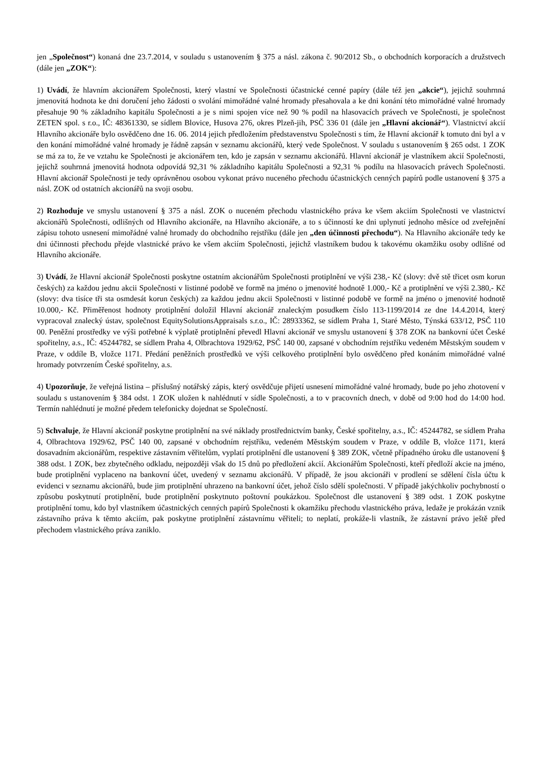jen „Společnost“) konaná dne 23.7.2014, v souladu s ustanovením § 375 a násl. zákona č. 90/2012 Sb., o obchodních korporacích a družstvech (dále jen „ZOK“):
1) Uvádí, že hlavním akcionářem Společnosti, který vlastní ve Společnosti účastnické cenné papíry (dále též jen „akcie“), jejichž souhrnná jmenovitá hodnota ke dni doručení jeho žádosti o svolání mimořádné valné hromady přesahovala a ke dni konání této mimořádné valné hromady přesahuje 90 % základního kapitálu Společnosti a je s nimi spojen více než 90 % podíl na hlasovacích právech ve Společnosti, je společnost ZETEN spol. s r.o., IČ: 48361330, se sídlem Blovice, Husova 276, okres Plzeň-jih, PSČ 336 01 (dále jen „Hlavní akcionář“). Vlastnictví akcií Hlavního akcionáře bylo osvědčeno dne 16. 06. 2014 jejich předložením představenstvu Společnosti s tím, že Hlavní akcionář k tomuto dni byl a v den konání mimořádné valné hromady je řádně zapsán v seznamu akcionářů, který vede Společnost. V souladu s ustanovením § 265 odst. 1 ZOK se má za to, že ve vztahu ke Společnosti je akcionářem ten, kdo je zapsán v seznamu akcionářů. Hlavní akcionář je vlastníkem akcií Společnosti, jejichž souhrnná jmenovitá hodnota odpovídá 92,31 % základního kapitálu Společnosti a 92,31 % podílu na hlasovacích právech Společnosti. Hlavní akcionář Společnosti je tedy oprávněnou osobou vykonat právo nuceného přechodu účastnických cenných papírů podle ustanovení § 375 a násl. ZOK od ostatních akcionářů na svoji osobu.
2) Rozhoduje ve smyslu ustanovení § 375 a násl. ZOK o nuceném přechodu vlastnického práva ke všem akciím Společnosti ve vlastnictví akcionářů Společnosti, odlišných od Hlavního akcionáře, na Hlavního akcionáře, a to s účinností ke dni uplynutí jednoho měsíce od zveřejnění zápisu tohoto usnesení mimořádné valné hromady do obchodního rejstříku (dále jen „den účinnosti přechodu“). Na Hlavního akcionáře tedy ke dni účinnosti přechodu přejde vlastnické právo ke všem akciím Společnosti, jejichž vlastníkem budou k takovému okamžiku osoby odlišné od Hlavního akcionáře.
3) Uvádí, že Hlavní akcionář Společnosti poskytne ostatním akcionářům Společnosti protiplnění ve výši 238,- Kč (slovy: dvě stě třicet osm korun českých) za každou jednu akcii Společnosti v listinné podobě ve formě na jméno o jmenovité hodnotě 1.000,- Kč a protiplnění ve výši 2.380,- Kč (slovy: dva tisíce tři sta osmdesát korun českých) za každou jednu akcii Společnosti v listinné podobě ve formě na jméno o jmenovité hodnotě 10.000,- Kč. Přiměřenost hodnoty protiplnění doložil Hlavní akcionář znaleckým posudkem číslo 113-1199/2014 ze dne 14.4.2014, který vypracoval znalecký ústav, společnost EquitySolutionsAppraisals s.r.o., IČ: 28933362, se sídlem Praha 1, Staré Město, Týnská 633/12, PSČ 110 00. Peněžní prostředky ve výši potřebné k výplatě protiplnění převedl Hlavní akcionář ve smyslu ustanovení § 378 ZOK na bankovní účet České spořitelny, a.s., IČ: 45244782, se sídlem Praha 4, Olbrachtova 1929/62, PSČ 140 00, zapsané v obchodním rejstříku vedeném Městským soudem v Praze, v oddíle B, vložce 1171. Předání peněžních prostředků ve výši celkového protiplnění bylo osvědčeno před konáním mimořádné valné hromady potvrzením České spořitelny, a.s.
4) Upozorňuje, že veřejná listina – příslušný notářský zápis, který osvědčuje přijetí usnesení mimořádné valné hromady, bude po jeho zhotovení v souladu s ustanovením § 384 odst. 1 ZOK uložen k nahlédnutí v sídle Společnosti, a to v pracovních dnech, v době od 9:00 hod do 14:00 hod. Termín nahlédnutí je možné předem telefonicky dojednat se Společností.
5) Schvaluje, že Hlavní akcionář poskytne protiplnění na své náklady prostřednictvím banky, České spořitelny, a.s., IČ: 45244782, se sídlem Praha 4, Olbrachtova 1929/62, PSČ 140 00, zapsané v obchodním rejstříku, vedeném Městským soudem v Praze, v oddíle B, vložce 1171, která dosavadním akcionářům, respektive zástavním věřitelům, vyplatí protiplnění dle ustanovení § 389 ZOK, včetně případného úroku dle ustanovení § 388 odst. 1 ZOK, bez zbytečného odkladu, nejpozději však do 15 dnů po předložení akcií. Akcionářům Společnosti, kteří předloží akcie na jméno, bude protiplnění vyplaceno na bankovní účet, uvedený v seznamu akcionářů. V případě, že jsou akcionáři v prodlení se sdělení čísla účtu k evidenci v seznamu akcionářů, bude jim protiplnění uhrazeno na bankovní účet, jehož číslo sdělí společnosti. V případě jakýchkoliv pochybností o způsobu poskytnutí protiplnění, bude protiplnění poskytnuto poštovní poukázkou. Společnost dle ustanovení § 389 odst. 1 ZOK poskytne protiplnění tomu, kdo byl vlastníkem účastnických cenných papírů Společnosti k okamžiku přechodu vlastnického práva, ledaže je prokázán vznik zástavního práva k těmto akciím, pak poskytne protiplnění zástavnímu věřiteli; to neplatí, prokáže-li vlastník, že zástavní právo ještě před přechodem vlastnického práva zaniklo.